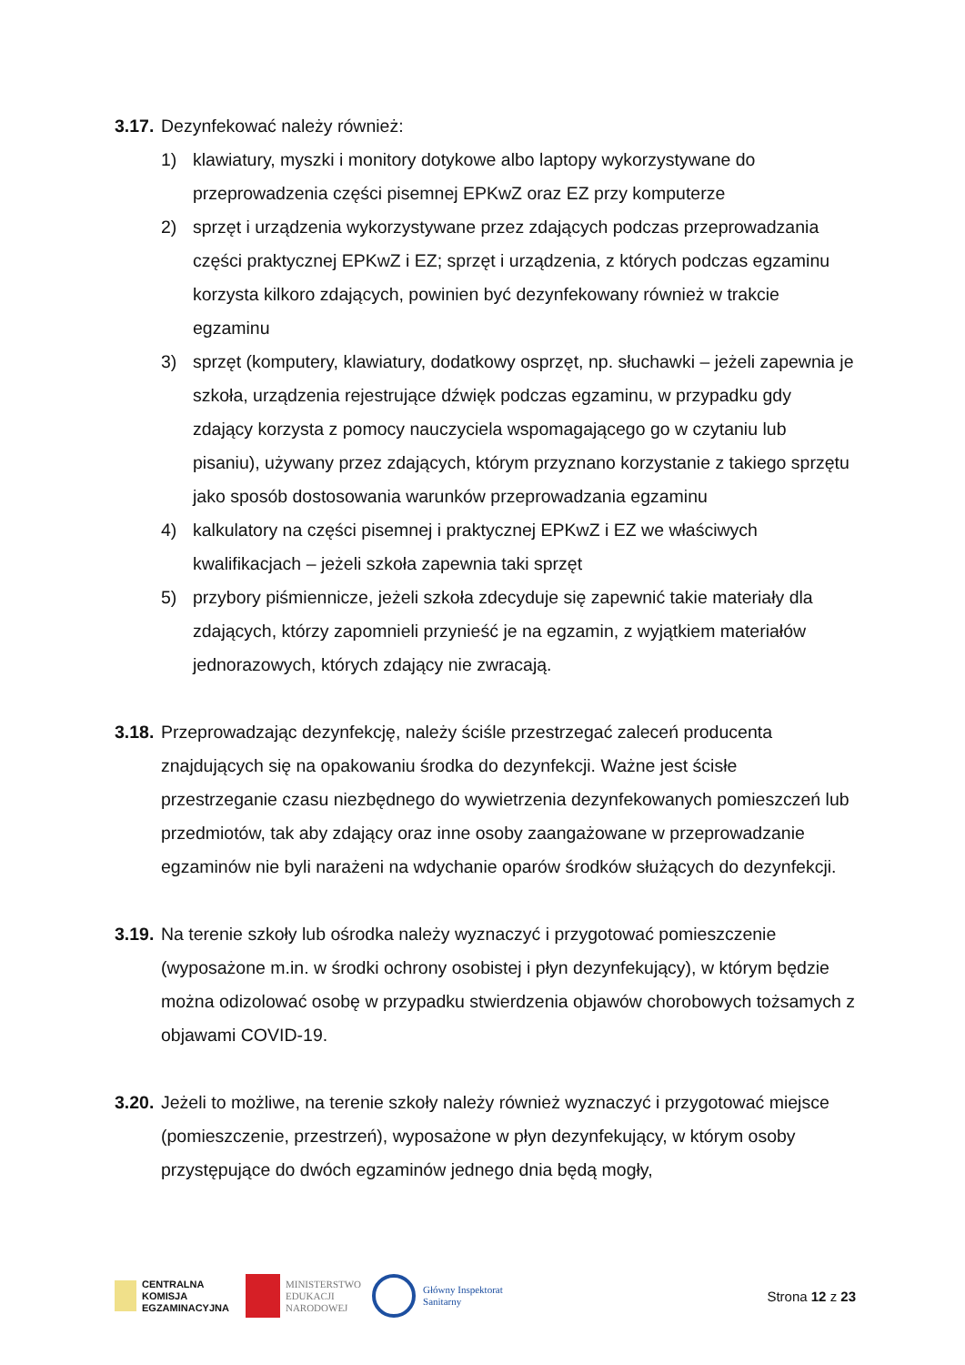3.17.
Dezynfekować należy również:
1) klawiatury, myszki i monitory dotykowe albo laptopy wykorzystywane do przeprowadzenia części pisemnej EPKwZ oraz EZ przy komputerze
2) sprzęt i urządzenia wykorzystywane przez zdających podczas przeprowadzania części praktycznej EPKwZ i EZ; sprzęt i urządzenia, z których podczas egzaminu korzysta kilkoro zdających, powinien być dezynfekowany również w trakcie egzaminu
3) sprzęt (komputery, klawiatury, dodatkowy osprzęt, np. słuchawki – jeżeli zapewnia je szkoła, urządzenia rejestrujące dźwięk podczas egzaminu, w przypadku gdy zdający korzysta z pomocy nauczyciela wspomagającego go w czytaniu lub pisaniu), używany przez zdających, którym przyznano korzystanie z takiego sprzętu jako sposób dostosowania warunków przeprowadzania egzaminu
4) kalkulatory na części pisemnej i praktycznej EPKwZ i EZ we właściwych kwalifikacjach – jeżeli szkoła zapewnia taki sprzęt
5) przybory piśmiennicze, jeżeli szkoła zdecyduje się zapewnić takie materiały dla zdających, którzy zapomnieli przynieść je na egzamin, z wyjątkiem materiałów jednorazowych, których zdający nie zwracają.
3.18.
Przeprowadzając dezynfekcję, należy ściśle przestrzegać zaleceń producenta znajdujących się na opakowaniu środka do dezynfekcji. Ważne jest ścisłe przestrzeganie czasu niezbędnego do wywietrzenia dezynfekowanych pomieszczeń lub przedmiotów, tak aby zdający oraz inne osoby zaangażowane w przeprowadzanie egzaminów nie byli narażeni na wdychanie oparów środków służących do dezynfekcji.
3.19.
Na terenie szkoły lub ośrodka należy wyznaczyć i przygotować pomieszczenie (wyposażone m.in. w środki ochrony osobistej i płyn dezynfekujący), w którym będzie można odizolować osobę w przypadku stwierdzenia objawów chorobowych tożsamych z objawami COVID-19.
3.20.
Jeżeli to możliwe, na terenie szkoły należy również wyznaczyć i przygotować miejsce (pomieszczenie, przestrzeń), wyposażone w płyn dezynfekujący, w którym osoby przystępujące do dwóch egzaminów jednego dnia będą mogły,
CENTRALNA
KOMISJA
EGZAMINACYJNA
MINISTERSTWO
EDUKACJI
NARODOWEJ
Główny Inspektorat
Sanitarny
Strona 12 z 23